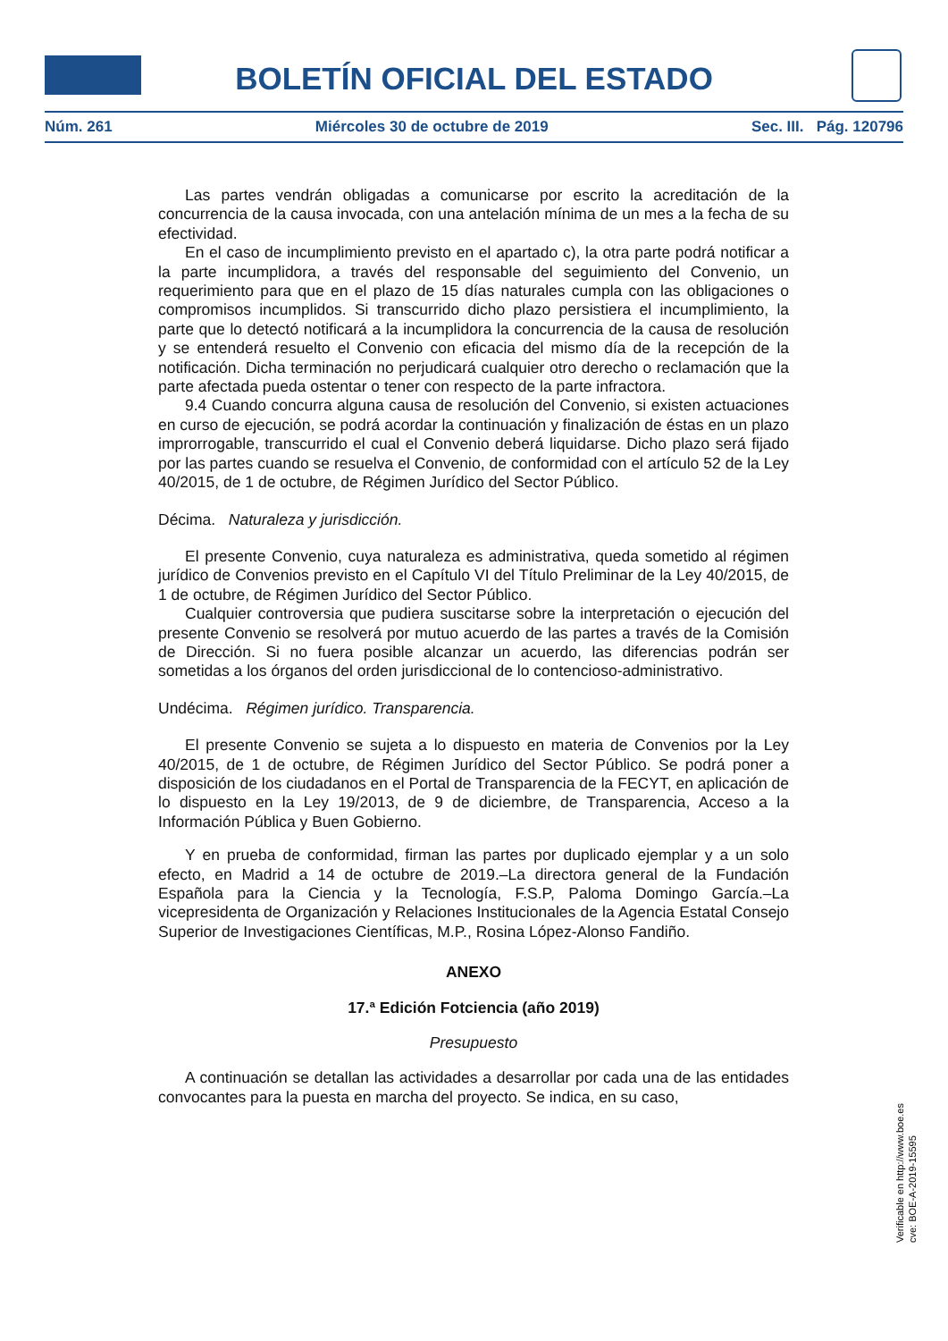BOLETÍN OFICIAL DEL ESTADO
Núm. 261 Miércoles 30 de octubre de 2019 Sec. III. Pág. 120796
Las partes vendrán obligadas a comunicarse por escrito la acreditación de la concurrencia de la causa invocada, con una antelación mínima de un mes a la fecha de su efectividad.
En el caso de incumplimiento previsto en el apartado c), la otra parte podrá notificar a la parte incumplidora, a través del responsable del seguimiento del Convenio, un requerimiento para que en el plazo de 15 días naturales cumpla con las obligaciones o compromisos incumplidos. Si transcurrido dicho plazo persistiera el incumplimiento, la parte que lo detectó notificará a la incumplidora la concurrencia de la causa de resolución y se entenderá resuelto el Convenio con eficacia del mismo día de la recepción de la notificación. Dicha terminación no perjudicará cualquier otro derecho o reclamación que la parte afectada pueda ostentar o tener con respecto de la parte infractora.
9.4 Cuando concurra alguna causa de resolución del Convenio, si existen actuaciones en curso de ejecución, se podrá acordar la continuación y finalización de éstas en un plazo improrrogable, transcurrido el cual el Convenio deberá liquidarse. Dicho plazo será fijado por las partes cuando se resuelva el Convenio, de conformidad con el artículo 52 de la Ley 40/2015, de 1 de octubre, de Régimen Jurídico del Sector Público.
Décima. Naturaleza y jurisdicción.
El presente Convenio, cuya naturaleza es administrativa, queda sometido al régimen jurídico de Convenios previsto en el Capítulo VI del Título Preliminar de la Ley 40/2015, de 1 de octubre, de Régimen Jurídico del Sector Público.
Cualquier controversia que pudiera suscitarse sobre la interpretación o ejecución del presente Convenio se resolverá por mutuo acuerdo de las partes a través de la Comisión de Dirección. Si no fuera posible alcanzar un acuerdo, las diferencias podrán ser sometidas a los órganos del orden jurisdiccional de lo contencioso-administrativo.
Undécima. Régimen jurídico. Transparencia.
El presente Convenio se sujeta a lo dispuesto en materia de Convenios por la Ley 40/2015, de 1 de octubre, de Régimen Jurídico del Sector Público. Se podrá poner a disposición de los ciudadanos en el Portal de Transparencia de la FECYT, en aplicación de lo dispuesto en la Ley 19/2013, de 9 de diciembre, de Transparencia, Acceso a la Información Pública y Buen Gobierno.
Y en prueba de conformidad, firman las partes por duplicado ejemplar y a un solo efecto, en Madrid a 14 de octubre de 2019.–La directora general de la Fundación Española para la Ciencia y la Tecnología, F.S.P, Paloma Domingo García.–La vicepresidenta de Organización y Relaciones Institucionales de la Agencia Estatal Consejo Superior de Investigaciones Científicas, M.P., Rosina López-Alonso Fandiño.
ANEXO
17.ª Edición Fotciencia (año 2019)
Presupuesto
A continuación se detallan las actividades a desarrollar por cada una de las entidades convocantes para la puesta en marcha del proyecto. Se indica, en su caso,
Verificable en http://www.boe.es
cve: BOE-A-2019-15595